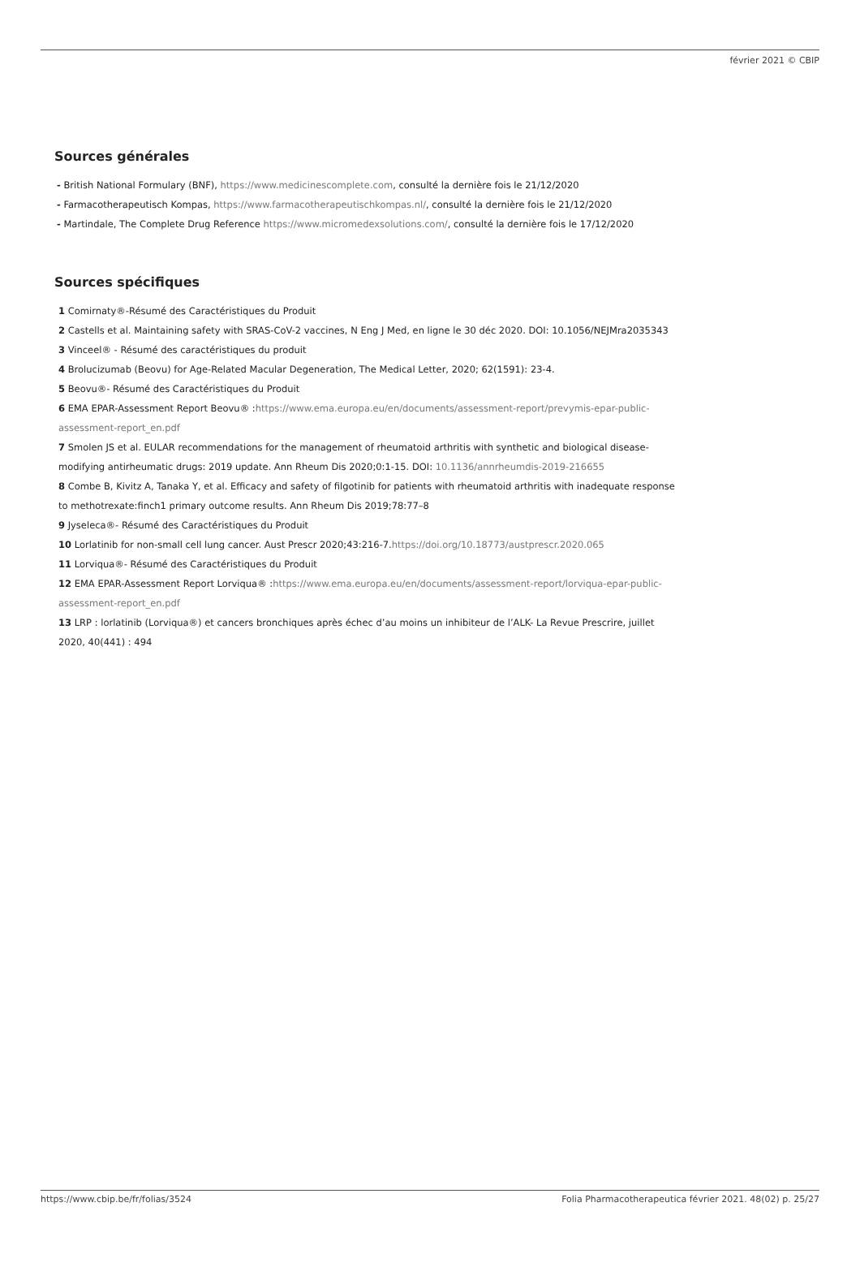février 2021 © CBIP
Sources générales
- British National Formulary (BNF), https://www.medicinescomplete.com, consulté la dernière fois le 21/12/2020
- Farmacotherapeutisch Kompas, https://www.farmacotherapeutischkompas.nl/, consulté la dernière fois le 21/12/2020
- Martindale, The Complete Drug Reference https://www.micromedexsolutions.com/, consulté la dernière fois le 17/12/2020
Sources spécifiques
1 Comirnaty®-Résumé des Caractéristiques du Produit
2 Castells et al. Maintaining safety with SRAS-CoV-2 vaccines, N Eng J Med, en ligne le 30 déc 2020. DOI: 10.1056/NEJMra2035343
3 Vinceel® - Résumé des caractéristiques du produit
4 Brolucizumab (Beovu) for Age-Related Macular Degeneration, The Medical Letter, 2020; 62(1591): 23-4.
5 Beovu®- Résumé des Caractéristiques du Produit
6 EMA EPAR-Assessment Report Beovu® :https://www.ema.europa.eu/en/documents/assessment-report/prevymis-epar-public-assessment-report_en.pdf
7 Smolen JS et al. EULAR recommendations for the management of rheumatoid arthritis with synthetic and biological disease-modifying antirheumatic drugs: 2019 update. Ann Rheum Dis 2020;0:1-15. DOI: 10.1136/annrheumdis-2019-216655
8 Combe B, Kivitz A, Tanaka Y, et al. Efficacy and safety of filgotinib for patients with rheumatoid arthritis with inadequate response to methotrexate:finch1 primary outcome results. Ann Rheum Dis 2019;78:77–8
9 Jyseleca®- Résumé des Caractéristiques du Produit
10 Lorlatinib for non-small cell lung cancer. Aust Prescr 2020;43:216-7.https://doi.org/10.18773/austprescr.2020.065
11 Lorviqua®- Résumé des Caractéristiques du Produit
12 EMA EPAR-Assessment Report Lorviqua® :https://www.ema.europa.eu/en/documents/assessment-report/lorviqua-epar-public-assessment-report_en.pdf
13 LRP : lorlatinib (Lorviqua®) et cancers bronchiques après échec d’au moins un inhibiteur de l’ALK- La Revue Prescrire, juillet 2020, 40(441) : 494
https://www.cbip.be/fr/folias/3524 Folia Pharmacotherapeutica février 2021. 48(02) p. 25/27